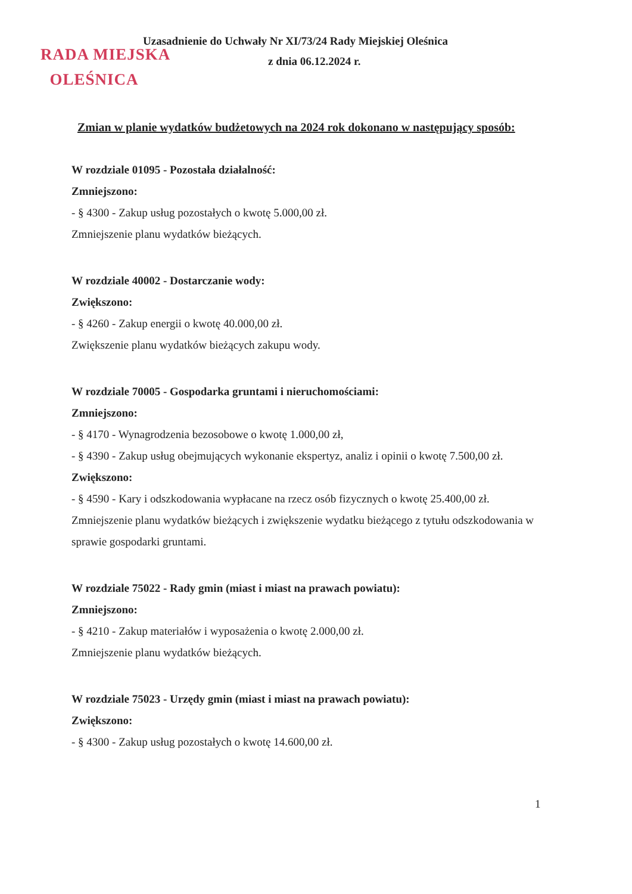RADA MIEJSKA
OLEŚNICA
Uzasadnienie do Uchwały Nr XI/73/24 Rady Miejskiej Oleśnica
z dnia 06.12.2024 r.
Zmian w planie wydatków budżetowych na 2024 rok dokonano w następujący sposób:
W rozdziale 01095 - Pozostała działalność:
Zmniejszono:
- § 4300 - Zakup usług pozostałych o kwotę 5.000,00 zł.
Zmniejszenie planu wydatków bieżących.
W rozdziale 40002 - Dostarczanie wody:
Zwiększono:
- § 4260 - Zakup energii o kwotę 40.000,00 zł.
Zwiększenie planu wydatków bieżących zakupu wody.
W rozdziale 70005 - Gospodarka gruntami i nieruchomościami:
Zmniejszono:
- § 4170 - Wynagrodzenia bezosobowe o kwotę 1.000,00 zł,
- § 4390 - Zakup usług obejmujących wykonanie ekspertyz, analiz i opinii o kwotę 7.500,00 zł.
Zwiększono:
- § 4590 - Kary i odszkodowania wypłacane na rzecz osób fizycznych o kwotę 25.400,00 zł.
Zmniejszenie planu wydatków bieżących i zwiększenie wydatku bieżącego z tytułu odszkodowania w sprawie gospodarki gruntami.
W rozdziale 75022 - Rady gmin (miast i miast na prawach powiatu):
Zmniejszono:
- § 4210 - Zakup materiałów i wyposażenia o kwotę 2.000,00 zł.
Zmniejszenie planu wydatków bieżących.
W rozdziale 75023 - Urzędy gmin (miast i miast na prawach powiatu):
Zwiększono:
- § 4300 - Zakup usług pozostałych o kwotę 14.600,00 zł.
1